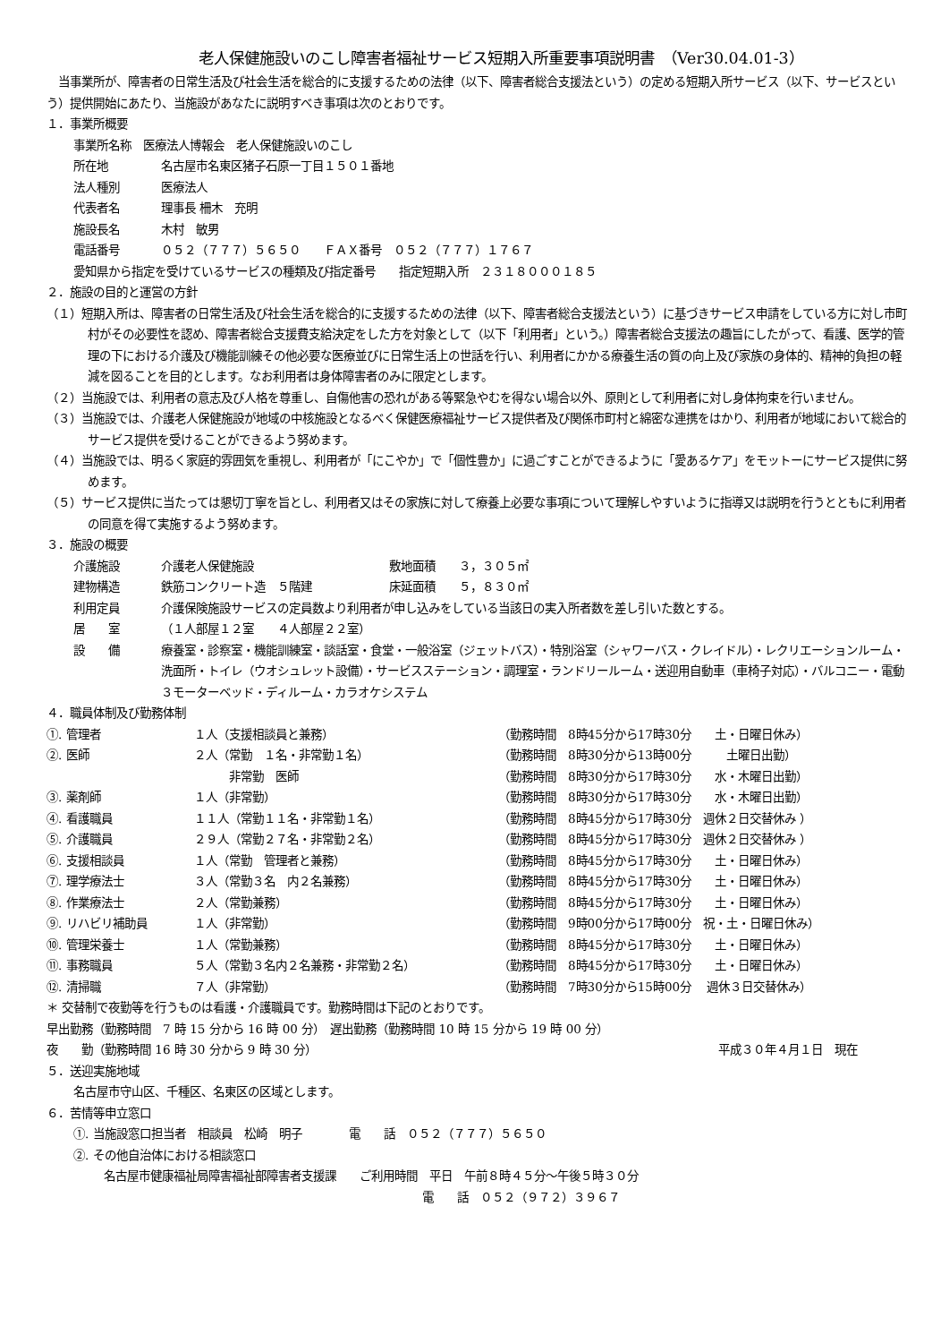老人保健施設いのこし障害者福祉サービス短期入所重要事項説明書　（Ver30.04.01-3）
　当事業所が、障害者の日常生活及び社会生活を総合的に支援するための法律（以下、障害者総合支援法という）の定める短期入所サービス（以下、サービスという）提供開始にあたり、当施設があなたに説明すべき事項は次のとおりです。
１．事業所概要
事業所名称　医療法人博報会　老人保健施設いのこし
所在地 名古屋市名東区猪子石原一丁目１５０１番地
法人種別 医療法人
代表者名 理事長 柵木　充明
施設長名 木村　敏男
電話番号 ０５２（７７７）５６５０　　ＦＡＸ番号　０５２（７７７）１７６７
愛知県から指定を受けているサービスの種類及び指定番号　　指定短期入所　２３１８０００１８５
２．施設の目的と運営の方針
（１）短期入所は、障害者の日常生活及び社会生活を総合的に支援するための法律（以下、障害者総合支援法という）に基づきサービス申請をしている方に対し市町村がその必要性を認め、障害者総合支援費支給決定をした方を対象として（以下「利用者」という。）障害者総合支援法の趣旨にしたがって、看護、医学的管理の下における介護及び機能訓練その他必要な医療並びに日常生活上の世話を行い、利用者にかかる療養生活の質の向上及び家族の身体的、精神的負担の軽減を図ることを目的とします。なお利用者は身体障害者のみに限定とします。
（２）当施設では、利用者の意志及び人格を尊重し、自傷他害の恐れがある等緊急やむを得ない場合以外、原則として利用者に対し身体拘束を行いません。
（３）当施設では、介護老人保健施設が地域の中核施設となるべく保健医療福祉サービス提供者及び関係市町村と綿密な連携をはかり、利用者が地域において総合的サービス提供を受けることができるよう努めます。
（４）当施設では、明るく家庭的雰囲気を重視し、利用者が「にこやか」で「個性豊か」に過ごすことができるように「愛あるケア」をモットーにサービス提供に努めます。
（５）サービス提供に当たっては懇切丁寧を旨とし、利用者又はその家族に対して療養上必要な事項について理解しやすいように指導又は説明を行うとともに利用者の同意を得て実施するよう努めます。
３．施設の概要
介護施設 介護老人保健施設 敷地面積　　３，３０５㎡
建物構造 鉄筋コンクリート造　５階建 床延面積　　５，８３０㎡
利用定員 介護保険施設サービスの定員数より利用者が申し込みをしている当該日の実入所者数を差し引いた数とする。
居　　室 （１人部屋１２室　　４人部屋２２室）
設　　備 療養室・診察室・機能訓練室・談話室・食堂・一般浴室（ジェットバス）・特別浴室（シャワーバス・クレイドル）・レクリエーションルーム・洗面所・トイレ（ウオシュレット設備）・サービスステーション・調理室・ランドリールーム・送迎用自動車（車椅子対応）・バルコニー・電動３モーターベッド・ディルーム・カラオケシステム
４．職員体制及び勤務体制
①. 管理者 １人（支援相談員と兼務） （勤務時間　8時45分から17時30分　　土・日曜日休み）
②. 医師 ２人（常勤　１名・非常勤１名） （勤務時間　8時30分から13時00分　　　土曜日出勤）
　　　非常勤　医師 （勤務時間　8時30分から17時30分　　水・木曜日出勤）
③. 薬剤師 １人（非常勤） （勤務時間　8時30分から17時30分　　水・木曜日出勤）
④. 看護職員 １１人（常勤１１名・非常勤１名） （勤務時間　8時45分から17時30分　週休２日交替休み ）
⑤. 介護職員 ２９人（常勤２７名・非常勤２名） （勤務時間　8時45分から17時30分　週休２日交替休み ）
⑥. 支援相談員 １人（常勤　管理者と兼務） （勤務時間　8時45分から17時30分　　土・日曜日休み）
⑦. 理学療法士 ３人（常勤３名　内２名兼務） （勤務時間　8時45分から17時30分　　土・日曜日休み）
⑧. 作業療法士 ２人（常勤兼務） （勤務時間　8時45分から17時30分　　土・日曜日休み）
⑨. リハビリ補助員 １人（非常勤） （勤務時間　9時00分から17時00分　祝・土・日曜日休み）
⑩. 管理栄養士 １人（常勤兼務） （勤務時間　8時45分から17時30分　　土・日曜日休み）
⑪. 事務職員 ５人（常勤３名内２名兼務・非常勤２名） （勤務時間　8時45分から17時30分　　土・日曜日休み）
⑫. 清掃職 ７人（非常勤） （勤務時間　7時30分から15時00分　 週休３日交替休み）
＊ 交替制で夜勤等を行うものは看護・介護職員です。勤務時間は下記のとおりです。
早出勤務（勤務時間　7 時 15 分から 16 時 00 分）　遅出勤務（勤務時間 10 時 15 分から 19 時 00 分）
夜　　勤（勤務時間 16 時 30 分から 9 時 30 分） 平成３０年４月１日　現在
５．送迎実施地域
名古屋市守山区、千種区、名東区の区域とします。
６．苦情等申立窓口
①. 当施設窓口担当者　相談員　松崎　明子　　　　電　　話　０５２（７７７）５６５０
②. その他自治体における相談窓口
名古屋市健康福祉局障害福祉部障害者支援課　　ご利用時間　平日　午前８時４５分～午後５時３０分
電　　話　０５２（９７２）３９６７